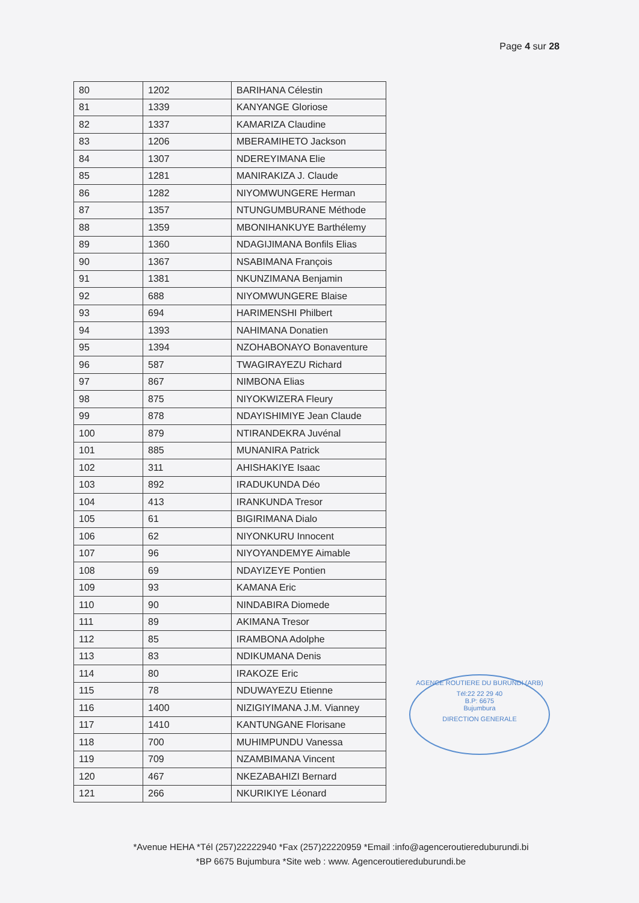Page 4 sur 28
| 80 | 1202 | BARIHANA Célestin |
| 81 | 1339 | KANYANGE Gloriose |
| 82 | 1337 | KAMARIZA Claudine |
| 83 | 1206 | MBERAMIHETO Jackson |
| 84 | 1307 | NDEREYIMANA Elie |
| 85 | 1281 | MANIRAKIZA J. Claude |
| 86 | 1282 | NIYOMWUNGERE Herman |
| 87 | 1357 | NTUNGUMBURANE Méthode |
| 88 | 1359 | MBONIHANKUYE Barthélemy |
| 89 | 1360 | NDAGIJIMANA Bonfils Elias |
| 90 | 1367 | NSABIMANA François |
| 91 | 1381 | NKUNZIMANA Benjamin |
| 92 | 688 | NIYOMWUNGERE Blaise |
| 93 | 694 | HARIMENSHI Philbert |
| 94 | 1393 | NAHIMANA Donatien |
| 95 | 1394 | NZOHABONAYO Bonaventure |
| 96 | 587 | TWAGIRAYEZU Richard |
| 97 | 867 | NIMBONA Elias |
| 98 | 875 | NIYOKWIZERA Fleury |
| 99 | 878 | NDAYISHIMIYE Jean Claude |
| 100 | 879 | NTIRANDEKRA Juvénal |
| 101 | 885 | MUNANIRA Patrick |
| 102 | 311 | AHISHAKIYE Isaac |
| 103 | 892 | IRADUKUNDA Déo |
| 104 | 413 | IRANKUNDA Tresor |
| 105 | 61 | BIGIRIMANA Dialo |
| 106 | 62 | NIYONKURU Innocent |
| 107 | 96 | NIYOYANDEMYE Aimable |
| 108 | 69 | NDAYIZEYE Pontien |
| 109 | 93 | KAMANA Eric |
| 110 | 90 | NINDABIRA Diomede |
| 111 | 89 | AKIMANA Tresor |
| 112 | 85 | IRAMBONA Adolphe |
| 113 | 83 | NDIKUMANA Denis |
| 114 | 80 | IRAKOZE Eric |
| 115 | 78 | NDUWAYEZU Etienne |
| 116 | 1400 | NIZIGIYIMANA J.M. Vianney |
| 117 | 1410 | KANTUNGANE Florisane |
| 118 | 700 | MUHIMPUNDU Vanessa |
| 119 | 709 | NZAMBIMANA Vincent |
| 120 | 467 | NKEZABAHIZI Bernard |
| 121 | 266 | NKURIKIYE Léonard |
AGENCE ROUTIERE DU BURUNDI (ARB)
Tél:22 22 29 40
B.P: 6675
Bujumbura
DIRECTION GENERALE
*Avenue HEHA *Tél (257)22222940 *Fax (257)22220959 *Email :info@agenceroutiereduburundi.bi
*BP 6675 Bujumbura *Site web : www. Agenceroutiereduburundi.be